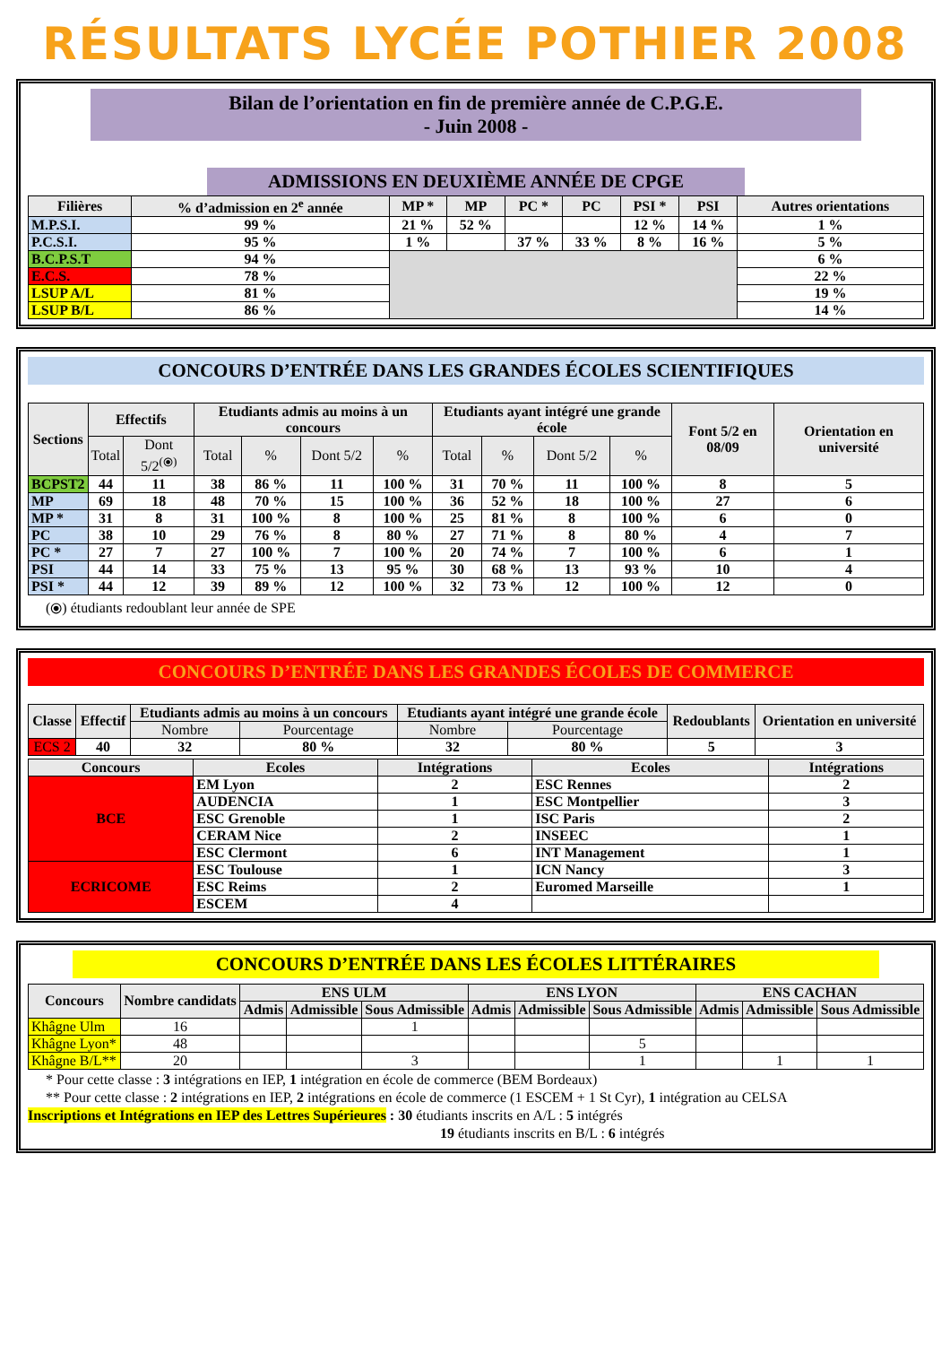RÉSULTATS LYCÉE POTHIER 2008
Bilan de l’orientation en fin de première année de C.P.G.E.
- Juin 2008 -
ADMISSIONS EN DEUXIÈME ANNÉE DE CPGE
| Filières | % d’admission en 2<sup>e</sup> année | MP * | MP | PC * | PC | PSI * | PSI | Autres orientations |
| --- | --- | --- | --- | --- | --- | --- | --- | --- |
| M.P.S.I. | 99 % | 21 % | 52 % | | | 12 % | 14 % | 1 % |
| P.C.S.I. | 95 % | 1 % | | 37 % | 33 % | 8 % | 16 % | 5 % |
| B.C.P.S.T | 94 % | | | | | | | 6 % |
| E.C.S. | 78 % | | | | | | | 22 % |
| LSUP A/L | 81 % | | | | | | | 19 % |
| LSUP B/L | 86 % | | | | | | | 14 % |
CONCOURS D’ENTRÉE DANS LES GRANDES ÉCOLES SCIENTIFIQUES
| Sections | Effectifs | | Etudiants admis au moins à un concours | | | | Etudiants ayant intégré une grande école | | | | Font 5/2 en 08/09 | Orientation en université |
| --- | --- | --- | --- | --- | --- | --- | --- | --- | --- | --- | --- | --- |
| | Total | Dont 5/2<sup>(⦿)</sup> | Total | % | Dont 5/2 | % | Total | % | Dont 5/2 | % | | |
| BCPST2 | 44 | 11 | 38 | 86 % | 11 | 100 % | 31 | 70 % | 11 | 100 % | 8 | 5 |
| MP | 69 | 18 | 48 | 70 % | 15 | 100 % | 36 | 52 % | 18 | 100 % | 27 | 6 |
| MP * | 31 | 8 | 31 | 100 % | 8 | 100 % | 25 | 81 % | 8 | 100 % | 6 | 0 |
| PC | 38 | 10 | 29 | 76 % | 8 | 80 % | 27 | 71 % | 8 | 80 % | 4 | 7 |
| PC * | 27 | 7 | 27 | 100 % | 7 | 100 % | 20 | 74 % | 7 | 100 % | 6 | 1 |
| PSI | 44 | 14 | 33 | 75 % | 13 | 95 % | 30 | 68 % | 13 | 93 % | 10 | 4 |
| PSI * | 44 | 12 | 39 | 89 % | 12 | 100 % | 32 | 73 % | 12 | 100 % | 12 | 0 |
(⦿) étudiants redoublant leur année de SPE
CONCOURS D’ENTRÉE DANS LES GRANDES ÉCOLES DE COMMERCE
| Classe | Effectif | Etudiants admis au moins à un concours | | Etudiants ayant intégré une grande école | | Redoublants | Orientation en université |
| --- | --- | --- | --- | --- | --- | --- | --- |
| | | Nombre | Pourcentage | Nombre | Pourcentage | | |
| ECS 2 | 40 | 32 | 80 % | 32 | 80 % | 5 | 3 |
| Concours | Ecoles | Intégrations | Ecoles | Intégrations |
| --- | --- | --- | --- | --- |
| BCE | EM Lyon | 2 | ESC Rennes | 2 |
| | AUDENCIA | 1 | ESC Montpellier | 3 |
| | ESC Grenoble | 1 | ISC Paris | 2 |
| | CERAM Nice | 2 | INSEEC | 1 |
| | ESC Clermont | 6 | INT Management | 1 |
| ECRICOME | ESC Toulouse | 1 | ICN Nancy | 3 |
| | ESC Reims | 2 | Euromed Marseille | 1 |
| | ESCEM | 4 | | |
CONCOURS D’ENTRÉE DANS LES ÉCOLES LITTÉRAIRES
| Concours | Nombre candidats | ENS ULM | | | ENS LYON | | | ENS CACHAN | | |
| --- | --- | --- | --- | --- | --- | --- | --- | --- | --- | --- |
| | | Admis | Admissible | Sous Admissible | Admis | Admissible | Sous Admissible | Admis | Admissible | Sous Admissible |
| Khâgne Ulm | 16 | | | 1 | | | | | | |
| Khâgne Lyon* | 48 | | | | | | 5 | | | |
| Khâgne B/L** | 20 | | | 3 | | | 1 | | 1 | 1 |
* Pour cette classe : 3 intégrations en IEP, 1 intégration en école de commerce (BEM Bordeaux)
** Pour cette classe : 2 intégrations en IEP, 2 intégrations en école de commerce (1 ESCEM + 1 St Cyr), 1 intégration au CELSA
Inscriptions et Intégrations en IEP des Lettres Supérieures : 30 étudiants inscrits en A/L : 5 intégrés
19 étudiants inscrits en B/L : 6 intégrés